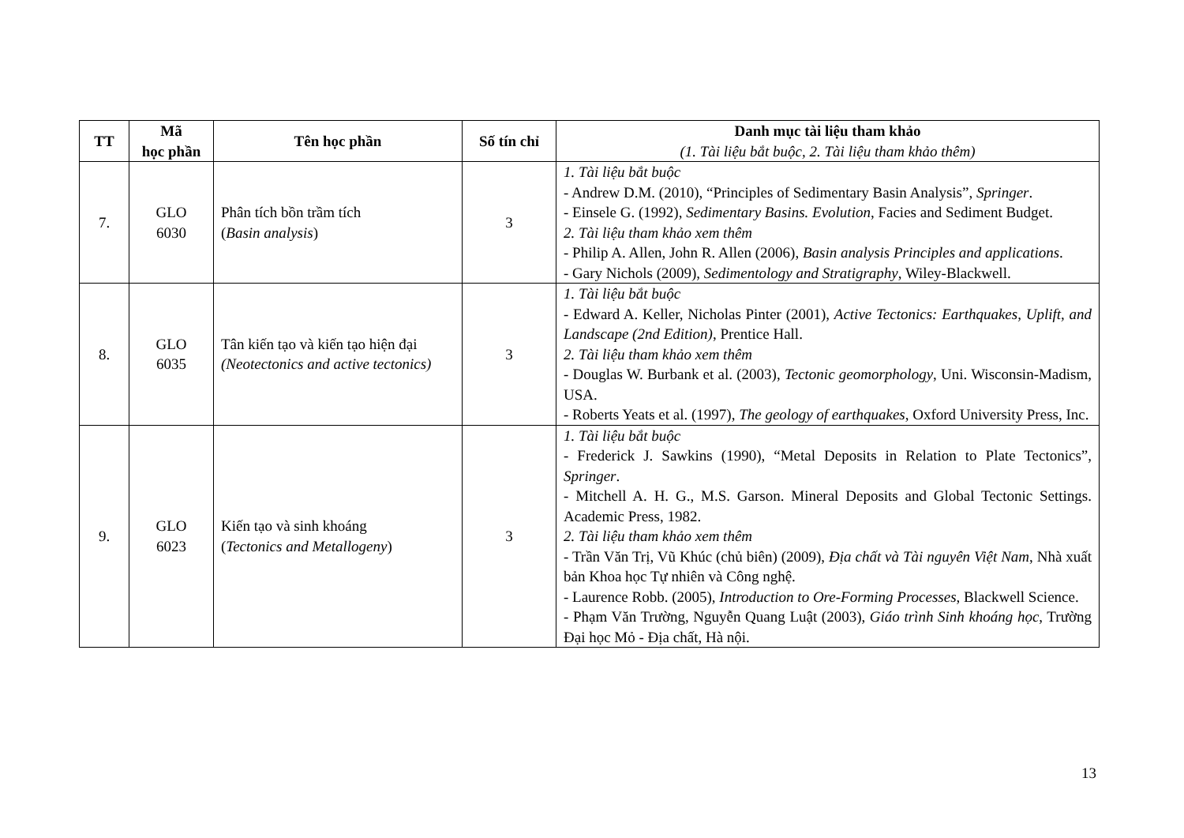| TT | Mã học phần | Tên học phần | Số tín chỉ | Danh mục tài liệu tham khảo (1. Tài liệu bắt buộc, 2. Tài liệu tham khảo thêm) |
| --- | --- | --- | --- | --- |
| 7. | GLO 6030 | Phân tích bồn trầm tích ( Basin analysis ) | 3 | 1. Tài liệu bắt buộc - Andrew D.M. (2010), “Principles of Sedimentary Basin Analysis”, Springer . - Einsele G. (1992), Sedimentary Basins. Evolution , Facies and Sediment Budget. 2. Tài liệu tham khảo xem thêm - Philip A. Allen, John R. Allen (2006), Basin analysis Principles and applications . - Gary Nichols (2009), Sedimentology and Stratigraphy , Wiley-Blackwell. |
| 8. | GLO 6035 | Tân kiến tạo và kiến tạo hiện đại (Neotectonics and active tectonics) | 3 | 1. Tài liệu bắt buộc - Edward A. Keller, Nicholas Pinter (2001), Active Tectonics: Earthquakes, Uplift, and Landscape (2nd Edition) , Prentice Hall. 2. Tài liệu tham khảo xem thêm - Douglas W. Burbank et al. (2003), Tectonic geomorphology , Uni. Wisconsin-Madism, USA. - Roberts Yeats et al. (1997), The geology of earthquakes , Oxford University Press, Inc. |
| 9. | GLO 6023 | Kiến tạo và sinh khoáng ( Tectonics and Metallogeny ) | 3 | 1. Tài liệu bắt buộc - Frederick J. Sawkins (1990), “Metal Deposits in Relation to Plate Tectonics”, Springer . - Mitchell A. H. G., M.S. Garson. Mineral Deposits and Global Tectonic Settings. Academic Press, 1982. 2. Tài liệu tham khảo xem thêm - Trần Văn Trị, Vũ Khúc (chủ biên) (2009), Địa chất và Tài nguyên Việt Nam , Nhà xuất bản Khoa học Tự nhiên và Công nghệ. - Laurence Robb. (2005), Introduction to Ore-Forming Processes , Blackwell Science. - Phạm Văn Trường, Nguyễn Quang Luật (2003), Giáo trình Sinh khoáng học , Trường Đại học Mỏ - Địa chất, Hà nội. |
13